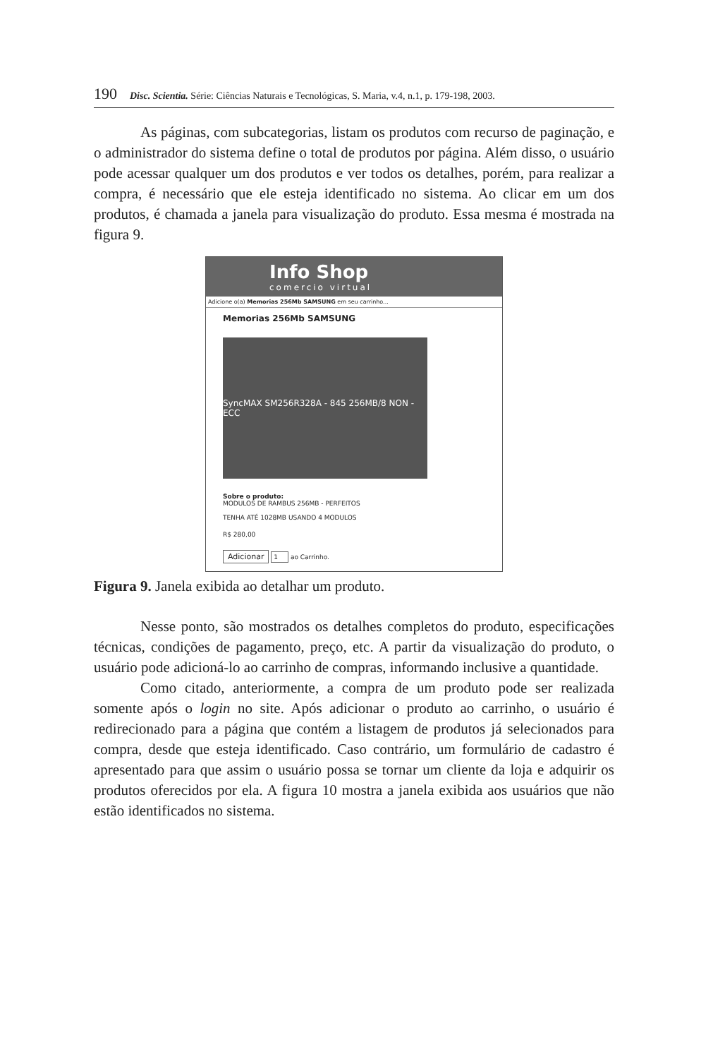190 Disc. Scientia. Série: Ciências Naturais e Tecnológicas, S. Maria, v.4, n.1, p. 179-198, 2003.
As páginas, com subcategorias, listam os produtos com recurso de paginação, e o administrador do sistema define o total de produtos por página. Além disso, o usuário pode acessar qualquer um dos produtos e ver todos os detalhes, porém, para realizar a compra, é necessário que ele esteja identificado no sistema. Ao clicar em um dos produtos, é chamada a janela para visualização do produto. Essa mesma é mostrada na figura 9.
Info Shop
comercio virtual
Adicione o(a) Memorias 256Mb SAMSUNG em seu carrinho...
Memorias 256Mb SAMSUNG
SyncMAX SM256R328A - 845 256MB/8 NON - ECC
Sobre o produto:
MODULOS DE RAMBUS 256MB - PERFEITOS
TENHA ATÉ 1028MB USANDO 4 MODULOS
R$ 280,00
Adicionar 1 ao Carrinho.
Figura 9. Janela exibida ao detalhar um produto.
Nesse ponto, são mostrados os detalhes completos do produto, especificações técnicas, condições de pagamento, preço, etc. A partir da visualização do produto, o usuário pode adicioná-lo ao carrinho de compras, informando inclusive a quantidade.
Como citado, anteriormente, a compra de um produto pode ser realizada somente após o login no site. Após adicionar o produto ao carrinho, o usuário é redirecionado para a página que contém a listagem de produtos já selecionados para compra, desde que esteja identificado. Caso contrário, um formulário de cadastro é apresentado para que assim o usuário possa se tornar um cliente da loja e adquirir os produtos oferecidos por ela. A figura 10 mostra a janela exibida aos usuários que não estão identificados no sistema.